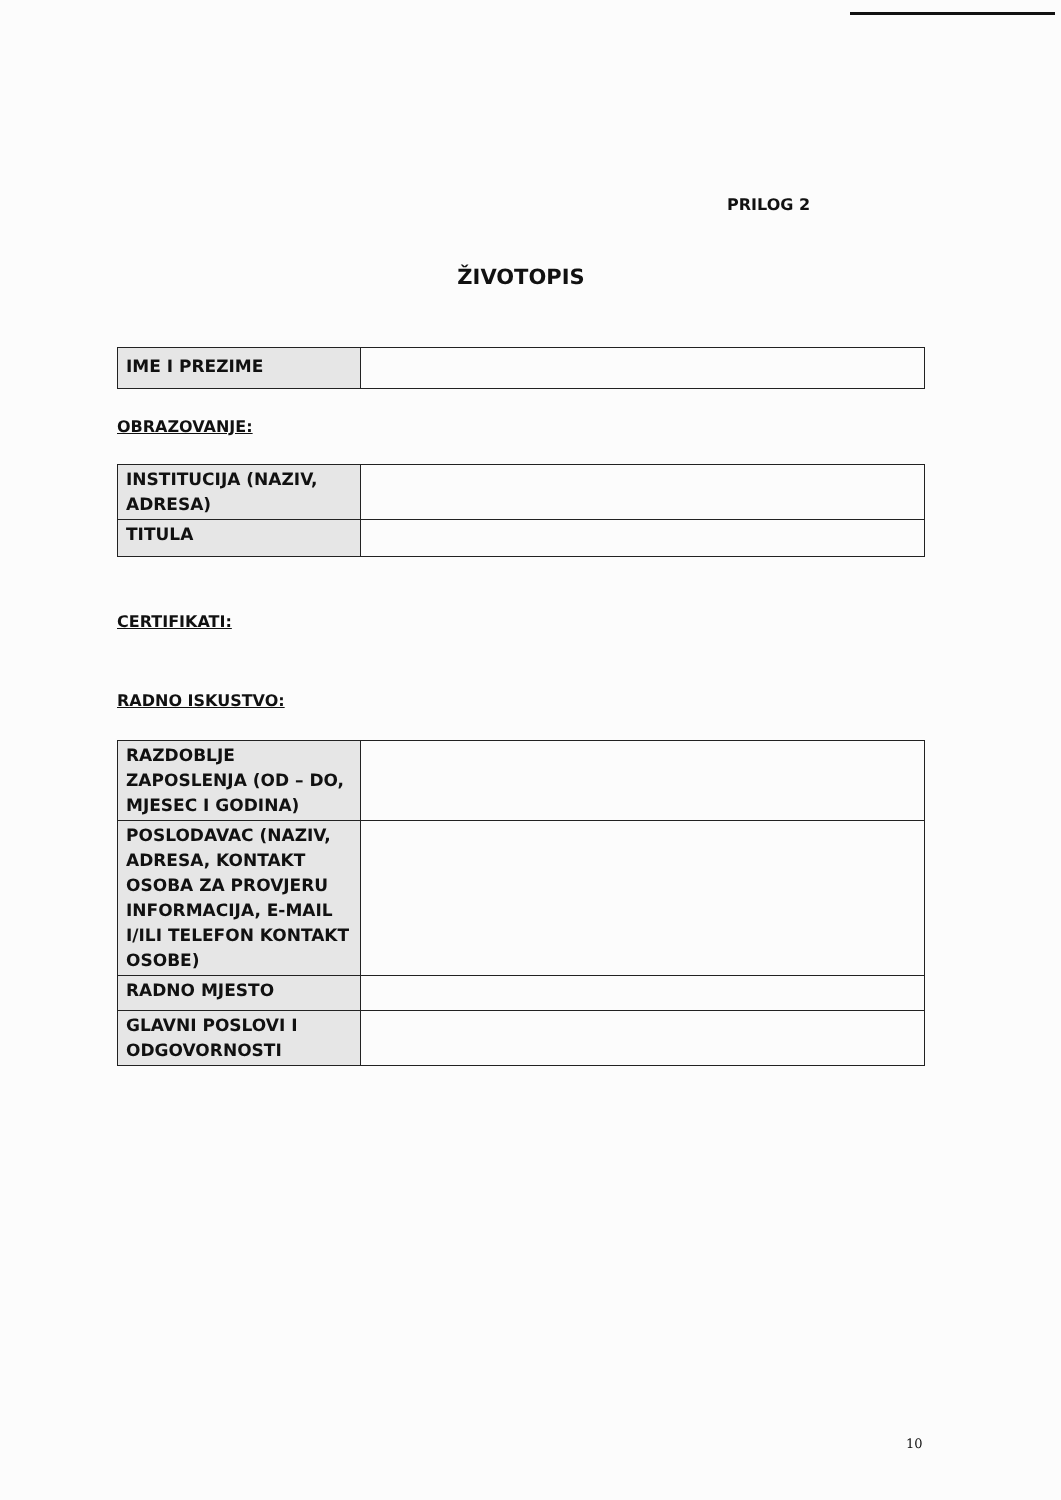PRILOG 2
ŽIVOTOPIS
| IME I PREZIME | |
OBRAZOVANJE:
| INSTITUCIJA (NAZIV, ADRESA) | |
| TITULA | |
CERTIFIKATI:
RADNO ISKUSTVO:
| RAZDOBLJE ZAPOSLENJA (OD – DO, MJESEC I GODINA) | |
| POSLODAVAC (NAZIV, ADRESA, KONTAKT OSOBA ZA PROVJERU INFORMACIJA, E-MAIL I/ILI TELEFON KONTAKT OSOBE) | |
| RADNO MJESTO | |
| GLAVNI POSLOVI I ODGOVORNOSTI | |
10